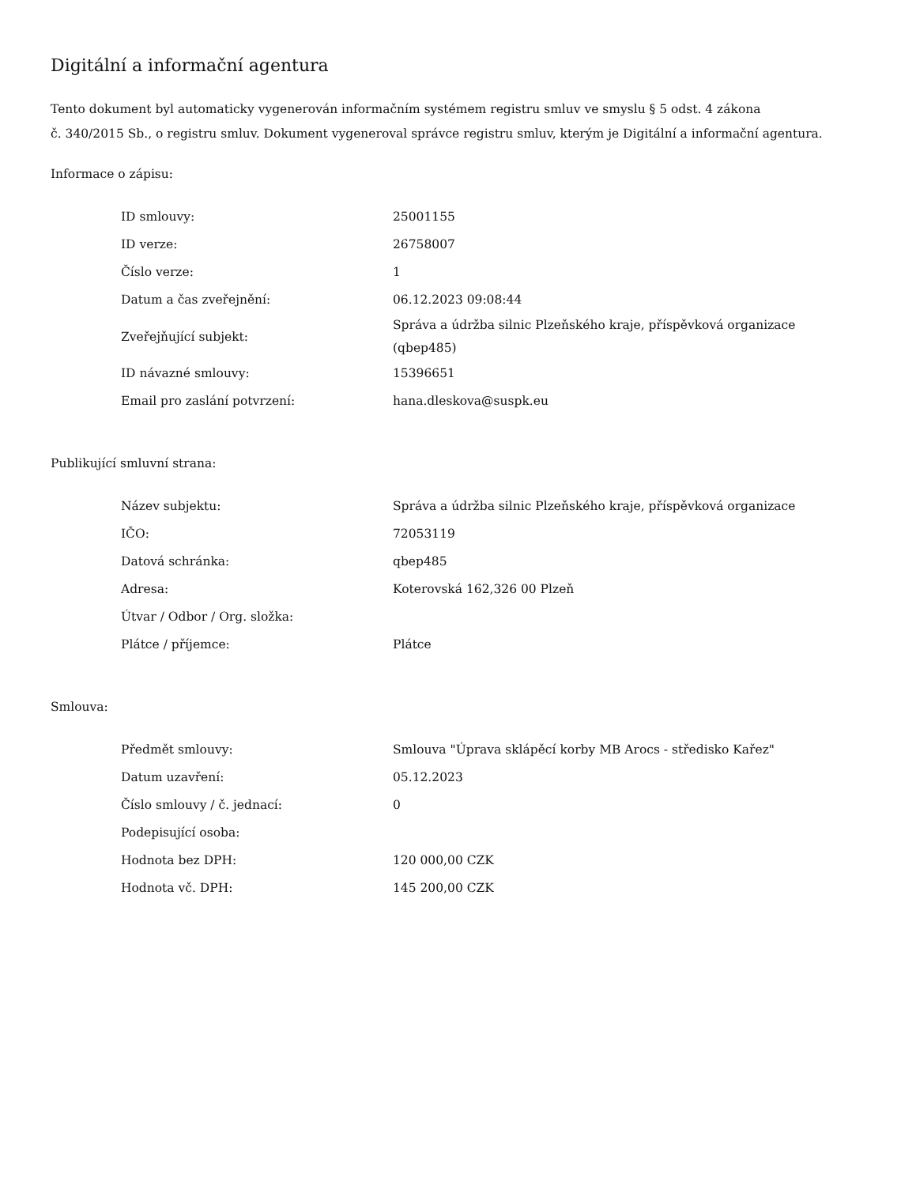Digitální a informační agentura
Tento dokument byl automaticky vygenerován informačním systémem registru smluv ve smyslu § 5 odst. 4 zákona
č. 340/2015 Sb., o registru smluv. Dokument vygeneroval správce registru smluv, kterým je Digitální a informační agentura.
Informace o zápisu:
| ID smlouvy: | 25001155 |
| ID verze: | 26758007 |
| Číslo verze: | 1 |
| Datum a čas zveřejnění: | 06.12.2023 09:08:44 |
| Zveřejňující subjekt: | Správa a údržba silnic Plzeňského kraje, příspěvková organizace (qbep485) |
| ID návazné smlouvy: | 15396651 |
| Email pro zaslání potvrzení: | hana.dleskova@suspk.eu |
Publikující smluvní strana:
| Název subjektu: | Správa a údržba silnic Plzeňského kraje, příspěvková organizace |
| IČO: | 72053119 |
| Datová schránka: | qbep485 |
| Adresa: | Koterovská 162,326 00 Plzeň |
| Útvar / Odbor / Org. složka: | |
| Plátce / příjemce: | Plátce |
Smlouva:
| Předmět smlouvy: | Smlouva "Úprava sklápěcí korby MB Arocs - středisko Kařez" |
| Datum uzavření: | 05.12.2023 |
| Číslo smlouvy / č. jednací: | 0 |
| Podepisující osoba: | |
| Hodnota bez DPH: | 120 000,00 CZK |
| Hodnota vč. DPH: | 145 200,00 CZK |